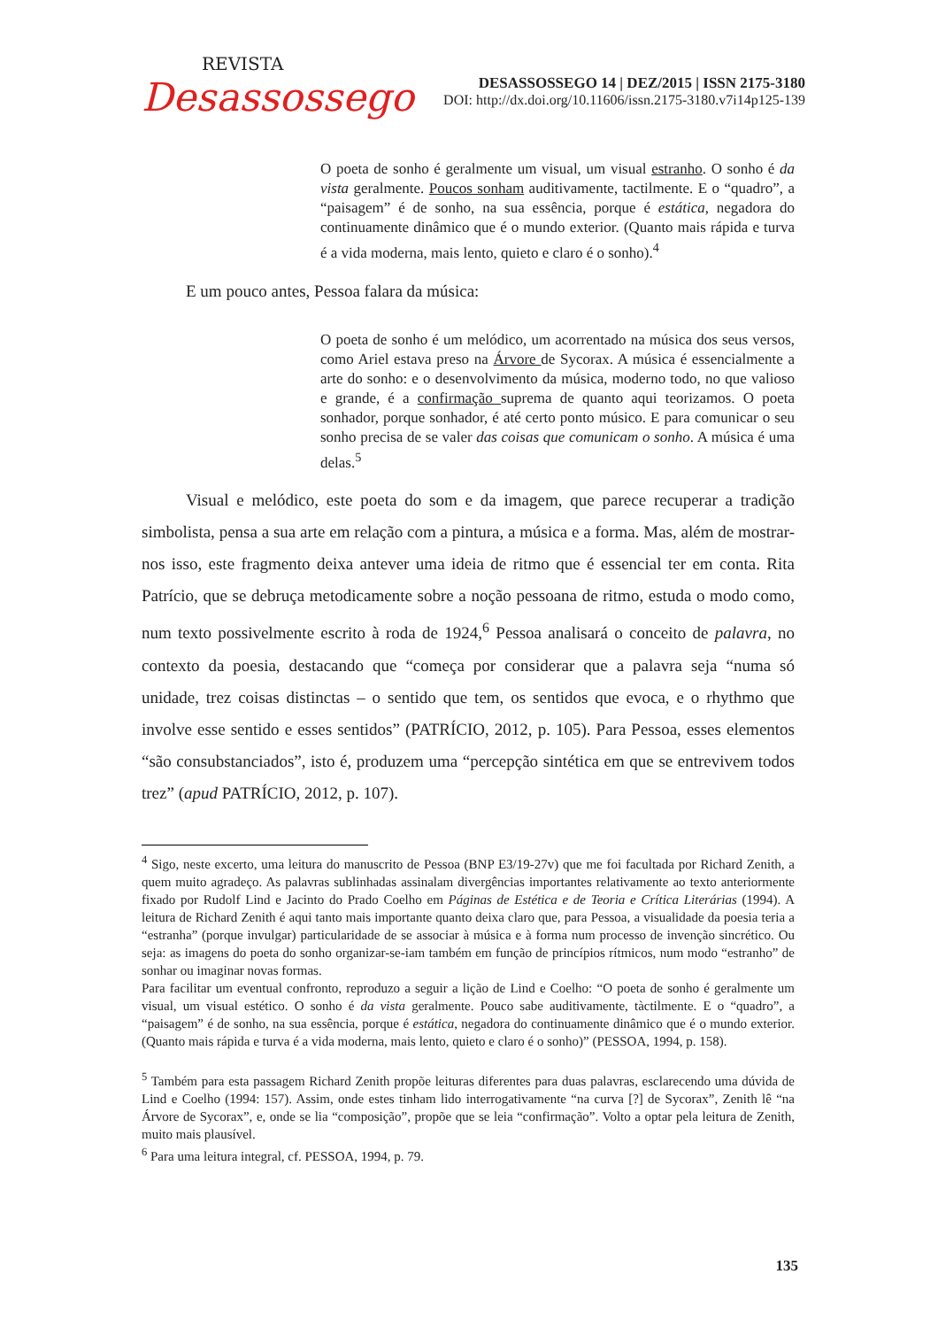REVISTA
Desassossego
DESASSOSSEGO 14 | DEZ/2015 | ISSN 2175-3180
DOI: http://dx.doi.org/10.11606/issn.2175-3180.v7i14p125-139
O poeta de sonho é geralmente um visual, um visual estranho. O sonho é da vista geralmente. Poucos sonham auditivamente, tactilmente. E o “quadro”, a “paisagem” é de sonho, na sua essência, porque é estática, negadora do continuamente dinâmico que é o mundo exterior. (Quanto mais rápida e turva é a vida moderna, mais lento, quieto e claro é o sonho).<sup>4</sup>
E um pouco antes, Pessoa falara da música:
O poeta de sonho é um melódico, um acorrentado na música dos seus versos, como Ariel estava preso na Árvore de Sycorax. A música é essencialmente a arte do sonho: e o desenvolvimento da música, moderno todo, no que valioso e grande, é a confirmação suprema de quanto aqui teorizamos. O poeta sonhador, porque sonhador, é até certo ponto músico. E para comunicar o seu sonho precisa de se valer das coisas que comunicam o sonho. A música é uma delas.<sup>5</sup>
Visual e melódico, este poeta do som e da imagem, que parece recuperar a tradição simbolista, pensa a sua arte em relação com a pintura, a música e a forma. Mas, além de mostrar-nos isso, este fragmento deixa antever uma ideia de ritmo que é essencial ter em conta. Rita Patrício, que se debruça metodicamente sobre a noção pessoana de ritmo, estuda o modo como, num texto possivelmente escrito à roda de 1924,<sup>6</sup> Pessoa analisará o conceito de palavra, no contexto da poesia, destacando que “começa por considerar que a palavra seja “numa só unidade, trez coisas distinctas – o sentido que tem, os sentidos que evoca, e o rhythmo que involve esse sentido e esses sentidos” (PATRÍCIO, 2012, p. 105). Para Pessoa, esses elementos “são consubstanciados”, isto é, produzem uma “percepção sintética em que se entrevivem todos trez” (apud PATRÍCIO, 2012, p. 107).
<sup>4</sup> Sigo, neste excerto, uma leitura do manuscrito de Pessoa (BNP E3/19-27v) que me foi facultada por Richard Zenith, a quem muito agradeço. As palavras sublinhadas assinalam divergências importantes relativamente ao texto anteriormente fixado por Rudolf Lind e Jacinto do Prado Coelho em Páginas de Estética e de Teoria e Crítica Literárias (1994). A leitura de Richard Zenith é aqui tanto mais importante quanto deixa claro que, para Pessoa, a visualidade da poesia teria a “estranha” (porque invulgar) particularidade de se associar à música e à forma num processo de invenção sincrético. Ou seja: as imagens do poeta do sonho organizar-se-iam também em função de princípios rítmicos, num modo “estranho” de sonhar ou imaginar novas formas.
Para facilitar um eventual confronto, reproduzo a seguir a lição de Lind e Coelho: “O poeta de sonho é geralmente um visual, um visual estético. O sonho é da vista geralmente. Pouco sabe auditivamente, tàctilmente. E o “quadro”, a “paisagem” é de sonho, na sua essência, porque é estática, negadora do continuamente dinâmico que é o mundo exterior. (Quanto mais rápida e turva é a vida moderna, mais lento, quieto e claro é o sonho)” (PESSOA, 1994, p. 158).
<sup>5</sup> Também para esta passagem Richard Zenith propõe leituras diferentes para duas palavras, esclarecendo uma dúvida de Lind e Coelho (1994: 157). Assim, onde estes tinham lido interrogativamente “na curva [?] de Sycorax”, Zenith lê “na Árvore de Sycorax”, e, onde se lia “composição”, propõe que se leia “confirmação”. Volto a optar pela leitura de Zenith, muito mais plausível.
<sup>6</sup> Para uma leitura integral, cf. PESSOA, 1994, p. 79.
135